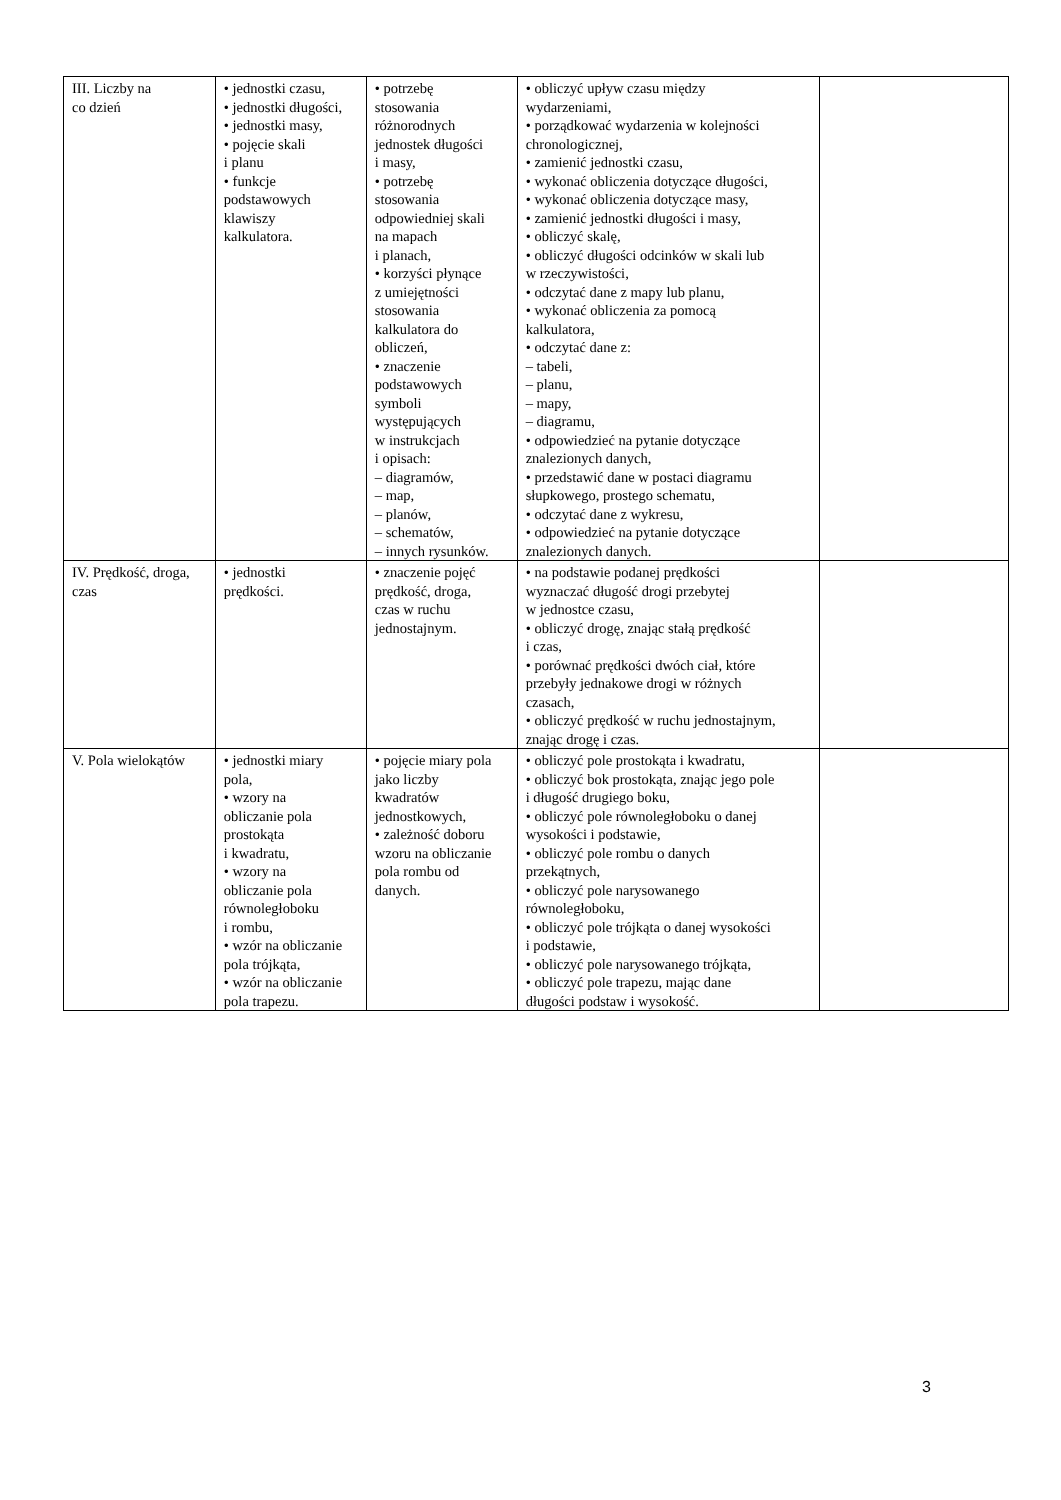| III. Liczby na co dzień | • jednostki czasu, • jednostki długości, • jednostki masy, • pojęcie skali i planu • funkcje podstawowych klawiszy kalkulatora. | • potrzebę stosowania różnorodnych jednostek długości i masy, • potrzebę stosowania odpowiedniej skali na mapach i planach, • korzyści płynące z umiejętności stosowania kalkulatora do obliczeń, • znaczenie podstawowych symboli występujących w instrukcjach i opisach: – diagramów, – map, – planów, – schematów, – innych rysunków. | • obliczyć upływ czasu między wydarzeniami, • porządkować wydarzenia w kolejności chronologicznej, • zamienić jednostki czasu, • wykonać obliczenia dotyczące długości, • wykonać obliczenia dotyczące masy, • zamienić jednostki długości i masy, • obliczyć skalę, • obliczyć długości odcinków w skali lub w rzeczywistości, • odczytać dane z mapy lub planu, • wykonać obliczenia za pomocą kalkulatora, • odczytać dane z: – tabeli, – planu, – mapy, – diagramu, • odpowiedzieć na pytanie dotyczące znalezionych danych, • przedstawić dane w postaci diagramu słupkowego, prostego schematu, • odczytać dane z wykresu, • odpowiedzieć na pytanie dotyczące znalezionych danych. | |
| IV. Prędkość, droga, czas | • jednostki prędkości. | • znaczenie pojęć prędkość, droga, czas w ruchu jednostajnym. | • na podstawie podanej prędkości wyznaczać długość drogi przebytej w jednostce czasu, • obliczyć drogę, znając stałą prędkość i czas, • porównać prędkości dwóch ciał, które przebyły jednakowe drogi w różnych czasach, • obliczyć prędkość w ruchu jednostajnym, znając drogę i czas. | |
| V. Pola wielokątów | • jednostki miary pola, • wzory na obliczanie pola prostokąta i kwadratu, • wzory na obliczanie pola równoległoboku i rombu, • wzór na obliczanie pola trójkąta, • wzór na obliczanie pola trapezu. | • pojęcie miary pola jako liczby kwadratów jednostkowych, • zależność doboru wzoru na obliczanie pola rombu od danych. | • obliczyć pole prostokąta i kwadratu, • obliczyć bok prostokąta, znając jego pole i długość drugiego boku, • obliczyć pole równoległoboku o danej wysokości i podstawie, • obliczyć pole rombu o danych przekątnych, • obliczyć pole narysowanego równoległoboku, • obliczyć pole trójkąta o danej wysokości i podstawie, • obliczyć pole narysowanego trójkąta, • obliczyć pole trapezu, mając dane długości podstaw i wysokość. | |
3